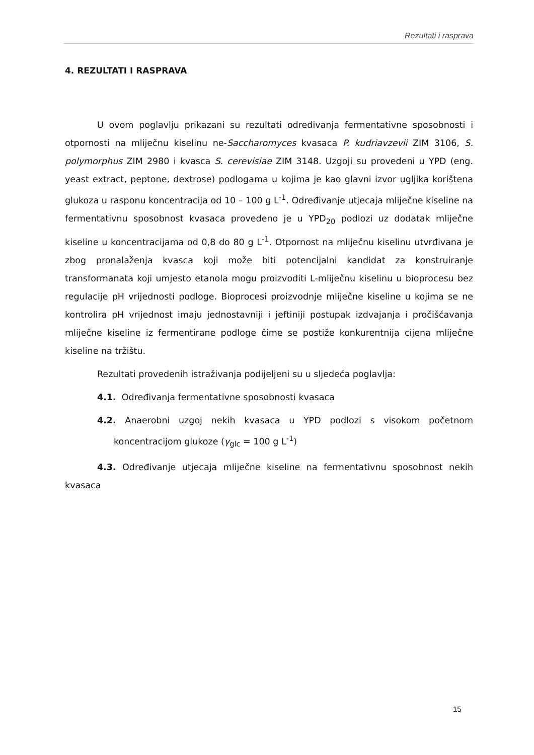Rezultati i rasprava
4. REZULTATI I RASPRAVA
U ovom poglavlju prikazani su rezultati određivanja fermentativne sposobnosti i otpornosti na mliječnu kiselinu ne-Saccharomyces kvasaca P. kudriavzevii ZIM 3106, S. polymorphus ZIM 2980 i kvasca S. cerevisiae ZIM 3148. Uzgoji su provedeni u YPD (eng. yeast extract, peptone, dextrose) podlogama u kojima je kao glavni izvor ugljika korištena glukoza u rasponu koncentracija od 10 – 100 g L<sup>-1</sup>. Određivanje utjecaja mliječne kiseline na fermentativnu sposobnost kvasaca provedeno je u YPD<sub>20</sub> podlozi uz dodatak mliječne kiseline u koncentracijama od 0,8 do 80 g L<sup>-1</sup>. Otpornost na mliječnu kiselinu utvrđivana je zbog pronalaženja kvasca koji može biti potencijalni kandidat za konstruiranje transformanata koji umjesto etanola mogu proizvoditi L-mliječnu kiselinu u bioprocesu bez regulacije pH vrijednosti podloge. Bioprocesi proizvodnje mliječne kiseline u kojima se ne kontrolira pH vrijednost imaju jednostavniji i jeftiniji postupak izdvajanja i pročišćavanja mliječne kiseline iz fermentirane podloge čime se postiže konkurentnija cijena mliječne kiseline na tržištu.
Rezultati provedenih istraživanja podijeljeni su u sljedeća poglavlja:
4.1. Određivanja fermentativne sposobnosti kvasaca
4.2. Anaerobni uzgoj nekih kvasaca u YPD podlozi s visokom početnom koncentracijom glukoze (γ<sub>glc</sub> = 100 g L<sup>-1</sup>)
4.3. Određivanje utjecaja mliječne kiseline na fermentativnu sposobnost nekih kvasaca
15